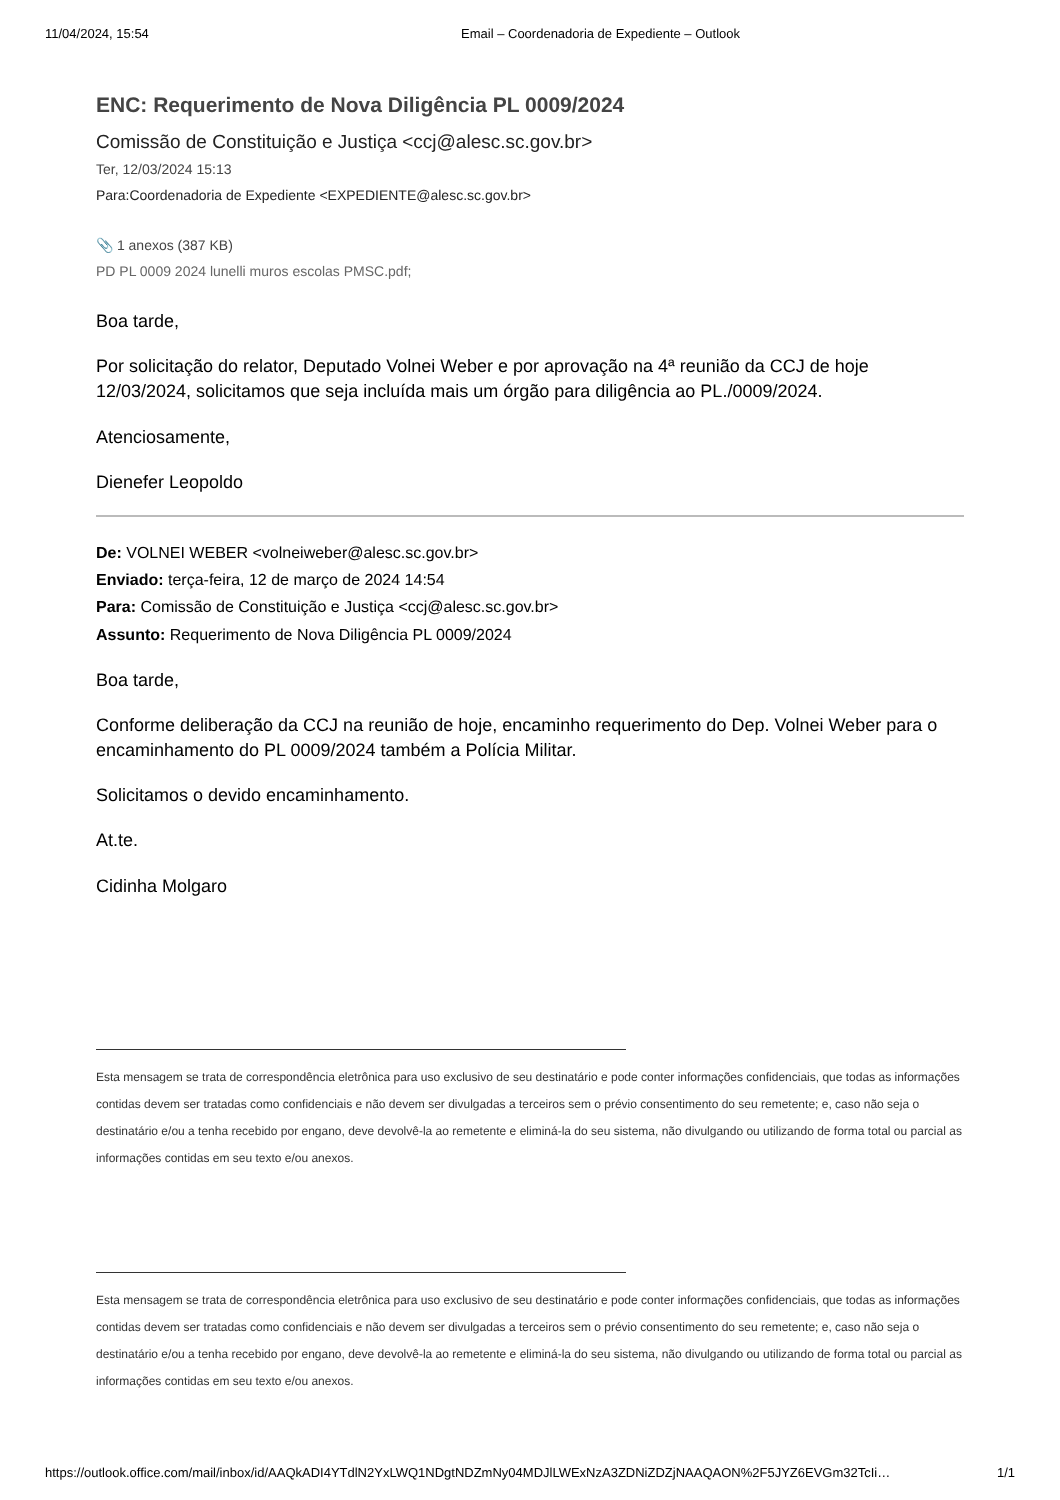11/04/2024, 15:54 Email – Coordenadoria de Expediente – Outlook
ENC: Requerimento de Nova Diligência PL 0009/2024
Comissão de Constituição e Justiça <ccj@alesc.sc.gov.br>
Ter, 12/03/2024 15:13
Para:Coordenadoria de Expediente <EXPEDIENTE@alesc.sc.gov.br>
📎 1 anexos (387 KB)
PD PL 0009 2024 lunelli muros escolas PMSC.pdf;
Boa tarde,
Por solicitação do relator, Deputado Volnei Weber e por aprovação na 4ª reunião da CCJ de hoje 12/03/2024, solicitamos que seja incluída mais um órgão para diligência ao PL./0009/2024.
Atenciosamente,
Dienefer Leopoldo
De: VOLNEI WEBER <volneiweber@alesc.sc.gov.br>
Enviado: terça-feira, 12 de março de 2024 14:54
Para: Comissão de Constituição e Justiça <ccj@alesc.sc.gov.br>
Assunto: Requerimento de Nova Diligência PL 0009/2024
Boa tarde,
Conforme deliberação da CCJ na reunião de hoje, encaminho requerimento do Dep. Volnei Weber para o encaminhamento do PL 0009/2024 também a Polícia Militar.
Solicitamos o devido encaminhamento.
At.te.
Cidinha Molgaro
Esta mensagem se trata de correspondência eletrônica para uso exclusivo de seu destinatário e pode conter informações confidenciais, que todas as informações contidas devem ser tratadas como confidenciais e não devem ser divulgadas a terceiros sem o prévio consentimento do seu remetente; e, caso não seja o destinatário e/ou a tenha recebido por engano, deve devolvê-la ao remetente e eliminá-la do seu sistema, não divulgando ou utilizando de forma total ou parcial as informações contidas em seu texto e/ou anexos.
Esta mensagem se trata de correspondência eletrônica para uso exclusivo de seu destinatário e pode conter informações confidenciais, que todas as informações contidas devem ser tratadas como confidenciais e não devem ser divulgadas a terceiros sem o prévio consentimento do seu remetente; e, caso não seja o destinatário e/ou a tenha recebido por engano, deve devolvê-la ao remetente e eliminá-la do seu sistema, não divulgando ou utilizando de forma total ou parcial as informações contidas em seu texto e/ou anexos.
https://outlook.office.com/mail/inbox/id/AAQkADI4YTdlN2YxLWQ1NDgtNDZmNy04MDJlLWExNzA3ZDNiZDZjNAAQAON%2F5JYZ6EVGm32TcIi… 1/1